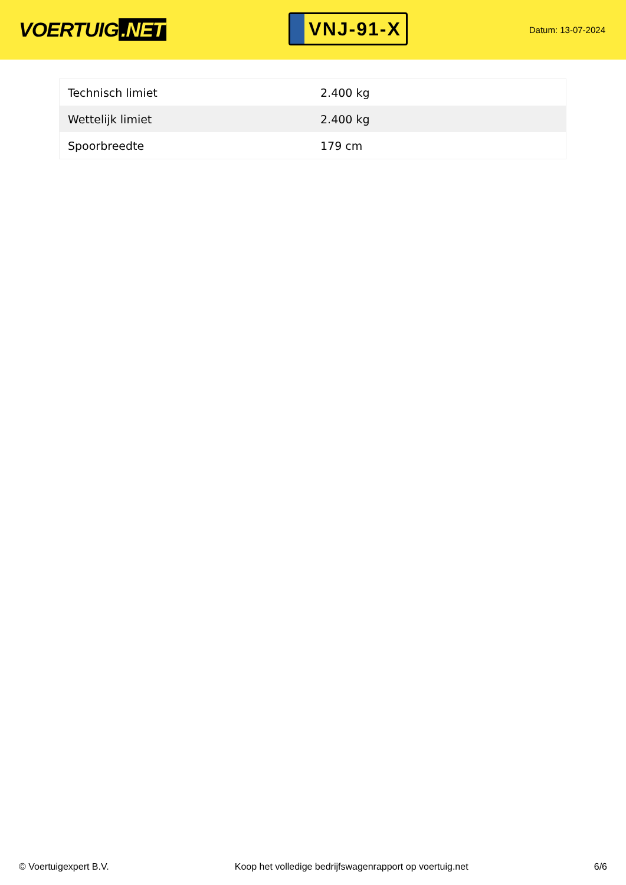VOERTUIG.NET
VNJ-91-X
Datum: 13-07-2024
| Technisch limiet | 2.400 kg |
| Wettelijk limiet | 2.400 kg |
| Spoorbreedte | 179 cm |
© Voertuigexpert B.V. Koop het volledige bedrijfswagenrapport op voertuig.net 6/6